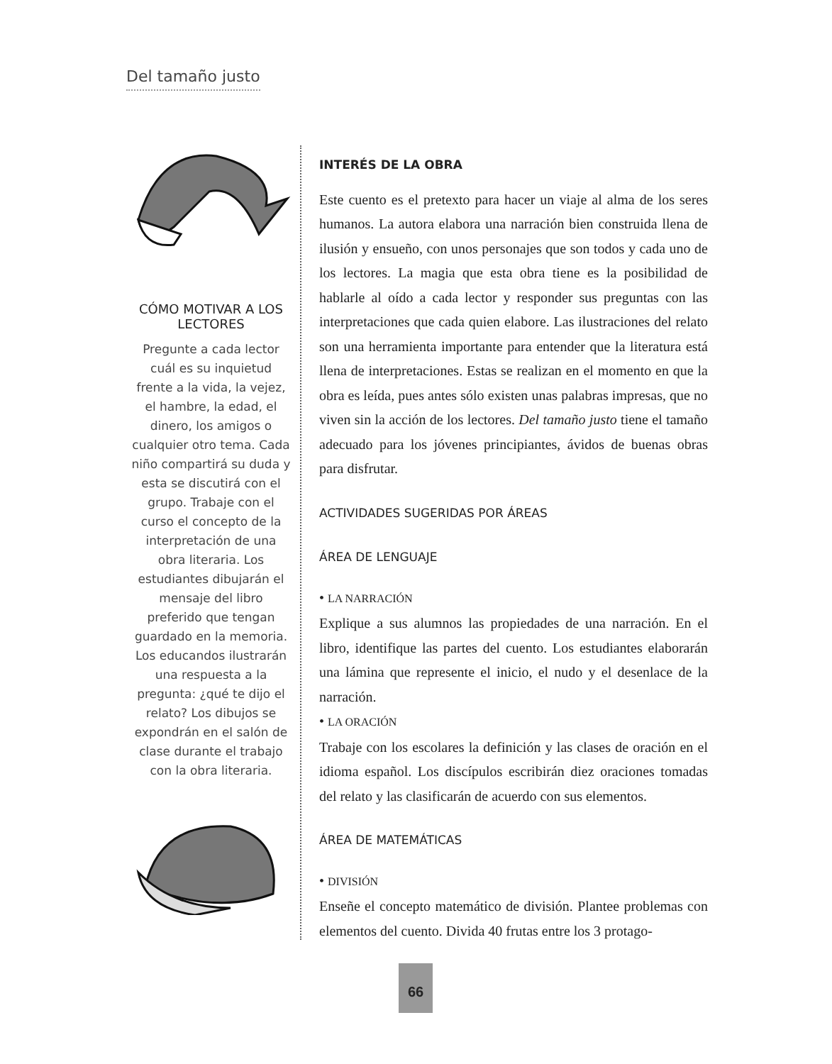Del tamaño justo
CÓMO MOTIVAR A LOS LECTORES
Pregunte a cada lector cuál es su inquietud frente a la vida, la vejez, el hambre, la edad, el dinero, los amigos o cualquier otro tema. Cada niño compartirá su duda y esta se discutirá con el grupo. Trabaje con el curso el concepto de la interpretación de una obra literaria. Los estudiantes dibujarán el mensaje del libro preferido que tengan guardado en la memoria. Los educandos ilustrarán una respuesta a la pregunta: ¿qué te dijo el relato? Los dibujos se expondrán en el salón de clase durante el trabajo con la obra literaria.
INTERÉS DE LA OBRA
Este cuento es el pretexto para hacer un viaje al alma de los seres humanos. La autora elabora una narración bien construida llena de ilusión y ensueño, con unos personajes que son todos y cada uno de los lectores. La magia que esta obra tiene es la posibilidad de hablarle al oído a cada lector y responder sus preguntas con las interpretaciones que cada quien elabore. Las ilustraciones del relato son una herramienta importante para entender que la literatura está llena de interpretaciones. Estas se realizan en el momento en que la obra es leída, pues antes sólo existen unas palabras impresas, que no viven sin la acción de los lectores. Del tamaño justo tiene el tamaño adecuado para los jóvenes principiantes, ávidos de buenas obras para disfrutar.
ACTIVIDADES SUGERIDAS POR ÁREAS
ÁREA DE LENGUAJE
• LA NARRACIÓN
Explique a sus alumnos las propiedades de una narración. En el libro, identifique las partes del cuento. Los estudiantes elaborarán una lámina que represente el inicio, el nudo y el desenlace de la narración.
• LA ORACIÓN
Trabaje con los escolares la definición y las clases de oración en el idioma español. Los discípulos escribirán diez oraciones tomadas del relato y las clasificarán de acuerdo con sus elementos.
ÁREA DE MATEMÁTICAS
• DIVISIÓN
Enseñe el concepto matemático de división. Plantee problemas con elementos del cuento. Divida 40 frutas entre los 3 protago-
66